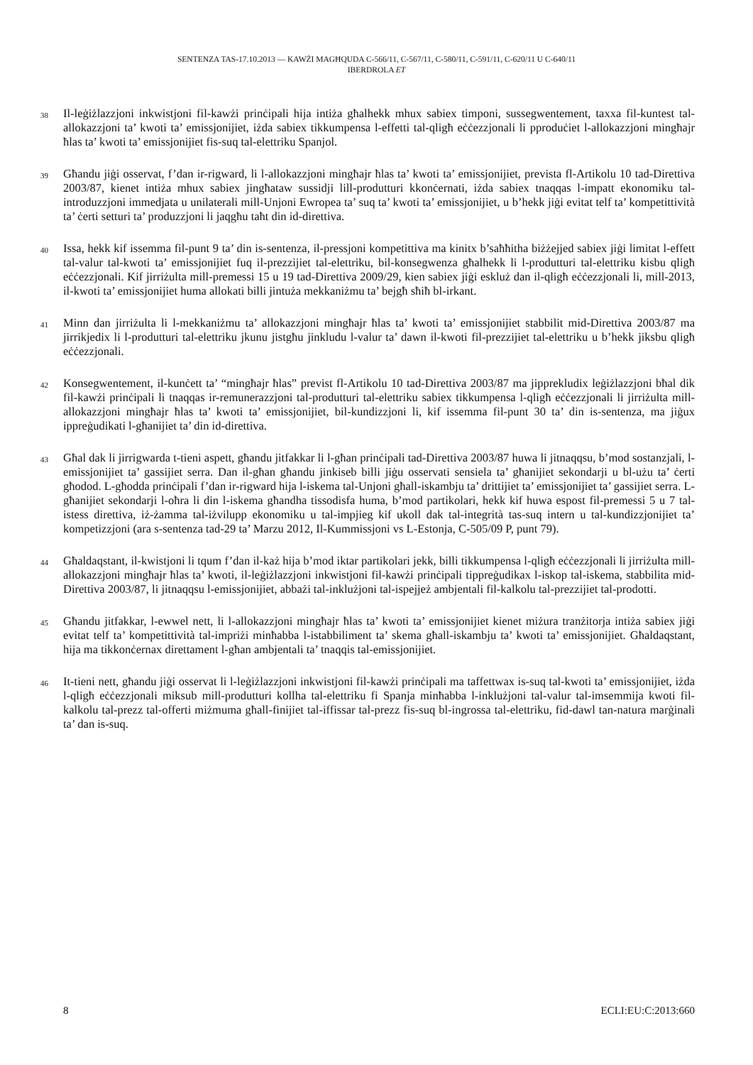SENTENZA TAS-17.10.2013 — KAWŻI MAGĦQUDA C-566/11, C-567/11, C-580/11, C-591/11, C-620/11 U C-640/11
IBERDROLA ET
38
Il-leġiżlazzjoni inkwistjoni fil-kawżi prinċipali hija intiża għalhekk mhux sabiex timponi, sussegwentement, taxxa fil-kuntest tal-allokazzjoni ta’ kwoti ta’ emissjonijiet, iżda sabiex tikkumpensa l-effetti tal-qligħ eċċezzjonali li pproduċiet l-allokazzjoni mingħajr ħlas ta’ kwoti ta’ emissjonijiet fis-suq tal-elettriku Spanjol.
39
Għandu jiġi osservat, f’dan ir-rigward, li l-allokazzjoni mingħajr ħlas ta’ kwoti ta’ emissjonijiet, prevista fl-Artikolu 10 tad-Direttiva 2003/87, kienet intiża mhux sabiex jingħataw sussidji lill-produtturi kkonċernati, iżda sabiex tnaqqas l-impatt ekonomiku tal-introduzzjoni immedjata u unilaterali mill-Unjoni Ewropea ta’ suq ta’ kwoti ta’ emissjonijiet, u b’hekk jiġi evitat telf ta’ kompetittività ta’ ċerti setturi ta’ produzzjoni li jaqgħu taħt din id-direttiva.
40
Issa, hekk kif issemma fil-punt 9 ta’ din is-sentenza, il-pressjoni kompetittiva ma kinitx b’saħħitha biżżejjed sabiex jiġi limitat l-effett tal-valur tal-kwoti ta’ emissjonijiet fuq il-prezzijiet tal-elettriku, bil-konsegwenza għalhekk li l-produtturi tal-elettriku kisbu qligħ eċċezzjonali. Kif jirriżulta mill-premessi 15 u 19 tad-Direttiva 2009/29, kien sabiex jiġi eskluż dan il-qligħ eċċezzjonali li, mill-2013, il-kwoti ta’ emissjonijiet huma allokati billi jintuża mekkaniżmu ta’ bejgħ sħiħ bl-irkant.
41
Minn dan jirriżulta li l-mekkaniżmu ta’ allokazzjoni mingħajr ħlas ta’ kwoti ta’ emissjonijiet stabbilit mid-Direttiva 2003/87 ma jirrikjedix li l-produtturi tal-elettriku jkunu jistgħu jinkludu l-valur ta’ dawn il-kwoti fil-prezzijiet tal-elettriku u b’hekk jiksbu qligħ eċċezzjonali.
42
Konsegwentement, il-kunċett ta’ “mingħajr ħlas” previst fl-Artikolu 10 tad-Direttiva 2003/87 ma jipprekludix leġiżlazzjoni bħal dik fil-kawżi prinċipali li tnaqqas ir-remunerazzjoni tal-produtturi tal-elettriku sabiex tikkumpensa l-qligħ eċċezzjonali li jirriżulta mill-allokazzjoni mingħajr ħlas ta’ kwoti ta’ emissjonijiet, bil-kundizzjoni li, kif issemma fil-punt 30 ta’ din is-sentenza, ma jiġux ippreġudikati l-għanijiet ta’ din id-direttiva.
43
Għal dak li jirrigwarda t-tieni aspett, għandu jitfakkar li l-għan prinċipali tad-Direttiva 2003/87 huwa li jitnaqqsu, b’mod sostanzjali, l-emissjonijiet ta’ gassijiet serra. Dan il-għan għandu jinkiseb billi jiġu osservati sensiela ta’ għanijiet sekondarji u bl-użu ta’ ċerti għodod. L-għodda prinċipali f’dan ir-rigward hija l-iskema tal-Unjoni għall-iskambju ta’ drittijiet ta’ emissjonijiet ta’ gassijiet serra. L-għanijiet sekondarji l-oħra li din l-iskema għandha tissodisfa huma, b’mod partikolari, hekk kif huwa espost fil-premessi 5 u 7 tal-istess direttiva, iż-żamma tal-iżvilupp ekonomiku u tal-impjieg kif ukoll dak tal-integrità tas-suq intern u tal-kundizzjonijiet ta’ kompetizzjoni (ara s-sentenza tad-29 ta’ Marzu 2012, Il-Kummissjoni vs L-Estonja, C-505/09 P, punt 79).
44
Għaldaqstant, il-kwistjoni li tqum f’dan il-każ hija b’mod iktar partikolari jekk, billi tikkumpensa l-qligħ eċċezzjonali li jirriżulta mill-allokazzjoni mingħajr ħlas ta’ kwoti, il-leġiżlazzjoni inkwistjoni fil-kawżi prinċipali tippreġudikax l-iskop tal-iskema, stabbilita mid-Direttiva 2003/87, li jitnaqqsu l-emissjonijiet, abbażi tal-inklużjoni tal-ispejjeż ambjentali fil-kalkolu tal-prezzijiet tal-prodotti.
45
Għandu jitfakkar, l-ewwel nett, li l-allokazzjoni mingħajr ħlas ta’ kwoti ta’ emissjonijiet kienet miżura tranżitorja intiża sabiex jiġi evitat telf ta’ kompetittività tal-impriżi minħabba l-istabbiliment ta’ skema għall-iskambju ta’ kwoti ta’ emissjonijiet. Għaldaqstant, hija ma tikkonċernax direttament l-għan ambjentali ta’ tnaqqis tal-emissjonijiet.
46
It-tieni nett, għandu jiġi osservat li l-leġiżlazzjoni inkwistjoni fil-kawżi prinċipali ma taffettwax is-suq tal-kwoti ta’ emissjonijiet, iżda l-qligħ eċċezzjonali miksub mill-produtturi kollha tal-elettriku fi Spanja minħabba l-inklużjoni tal-valur tal-imsemmija kwoti fil-kalkolu tal-prezz tal-offerti miżmuma għall-finijiet tal-iffissar tal-prezz fis-suq bl-ingrossa tal-elettriku, fid-dawl tan-natura marġinali ta’ dan is-suq.
8 ECLI:EU:C:2013:660